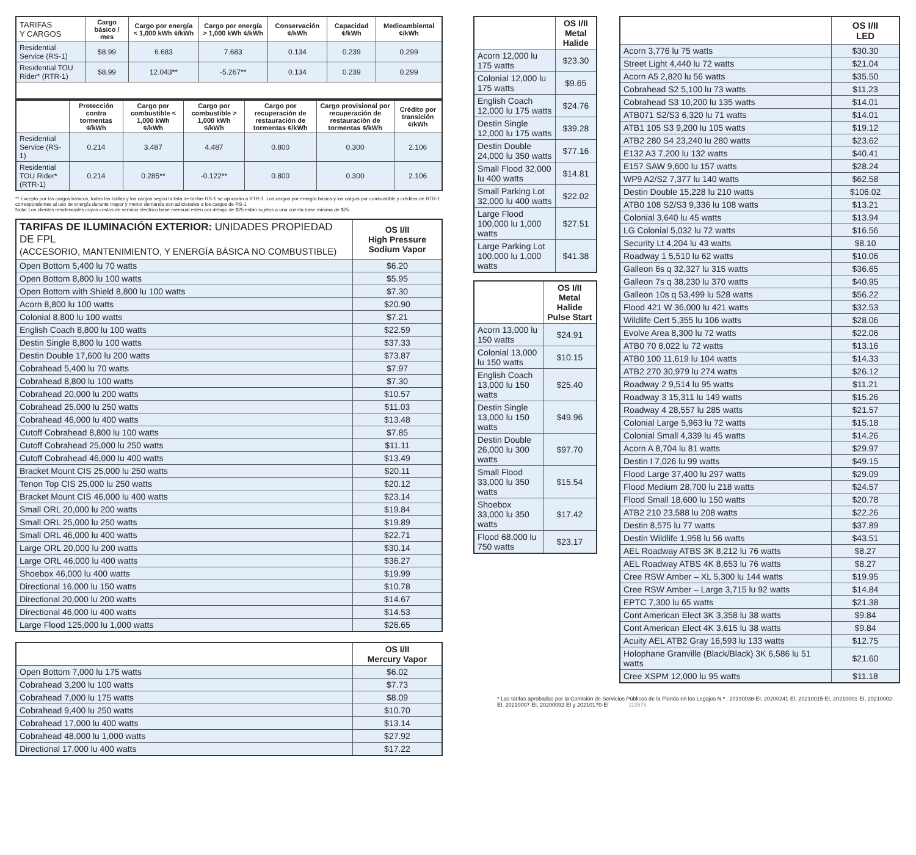| TARIFAS Y CARGOS | Cargo básico / mes | Cargo por energía < 1,000 kWh ¢/kWh | Cargo por energía > 1,000 kWh ¢/kWh | Conservación ¢/kWh | Capacidad ¢/kWh | Medioambiental ¢/kWh |
| --- | --- | --- | --- | --- | --- | --- |
| Residential Service (RS-1) | $8.99 | 6.683 | 7.683 | 0.134 | 0.239 | 0.299 |
| Residential TOU Rider* (RTR-1) | $8.99 | 12.043** | -5.267** | 0.134 | 0.239 | 0.299 |
| | Protección contra tormentas ¢/kWh | Cargo por combustible < 1,000 kWh ¢/kWh | Cargo por combustible > 1,000 kWh ¢/kWh | Cargo por recuperación de restauración de tormentas ¢/kWh | Cargo provisional por recuperación de restauración de tormentas ¢/kWh | Crédito por transición ¢/kWh |
| --- | --- | --- | --- | --- | --- | --- |
| Residential Service (RS-1) | 0.214 | 3.487 | 4.487 | 0.800 | 0.300 | 2.106 |
| Residential TOU Rider* (RTR-1) | 0.214 | 0.285** | -0.122** | 0.800 | 0.300 | 2.106 |
** Excepto por los cargos básicos, todas las tarifas y los cargos según la lista de tarifas RS-1 se aplicarán a RTR-1. Los cargos por energía básica y los cargos por combustible y créditos de RTR-1 correspondentes al uso de energía durante mayor y menor demanda son adicionales a los cargos de RS-1.
Nota: Los clientes residenciales cuyos costos de servicio eléctrico base mensual estén por debajo de $25 están sujetos a una cuenta base mínima de $25.
| TARIFAS DE ILUMINACIÓN EXTERIOR: UNIDADES PROPIEDAD DE FPL (ACCESORIO, MANTENIMIENTO, Y ENERGÍA BÁSICA NO COMBUSTIBLE) | OS I/II High Pressure Sodium Vapor |
| --- | --- |
| Open Bottom 5,400 lu 70 watts | $6.20 |
| Open Bottom 8,800 lu 100 watts | $5.95 |
| Open Bottom with Shield 8,800 lu 100 watts | $7.30 |
| Acorn 8,800 lu 100 watts | $20.90 |
| Colonial 8,800 lu 100 watts | $7.21 |
| English Coach 8,800 lu 100 watts | $22.59 |
| Destin Single 8,800 lu 100 watts | $37.33 |
| Destin Double 17,600 lu 200 watts | $73.87 |
| Cobrahead 5,400 lu 70 watts | $7.97 |
| Cobrahead 8,800 lu 100 watts | $7.30 |
| Cobrahead 20,000 lu 200 watts | $10.57 |
| Cobrahead 25,000 lu 250 watts | $11.03 |
| Cobrahead 46,000 lu 400 watts | $13.48 |
| Cutoff Cobrahead 8,800 lu 100 watts | $7.85 |
| Cutoff Cobrahead 25,000 lu 250 watts | $11.11 |
| Cutoff Cobrahead 46,000 lu 400 watts | $13.49 |
| Bracket Mount CIS 25,000 lu 250 watts | $20.11 |
| Tenon Top CIS 25,000 lu 250 watts | $20.12 |
| Bracket Mount CIS 46,000 lu 400 watts | $23.14 |
| Small ORL 20,000 lu 200 watts | $19.84 |
| Small ORL 25,000 lu 250 watts | $19.89 |
| Small ORL 46,000 lu 400 watts | $22.71 |
| Large ORL 20,000 lu 200 watts | $30.14 |
| Large ORL 46,000 lu 400 watts | $36.27 |
| Shoebox 46,000 lu 400 watts | $19.99 |
| Directional 16,000 lu 150 watts | $10.78 |
| Directional 20,000 lu 200 watts | $14.67 |
| Directional 46,000 lu 400 watts | $14.53 |
| Large Flood 125,000 lu 1,000 watts | $26.65 |
| | OS I/II Mercury Vapor |
| --- | --- |
| Open Bottom 7,000 lu 175 watts | $6.02 |
| Cobrahead 3,200 lu 100 watts | $7.73 |
| Cobrahead 7,000 lu 175 watts | $8.09 |
| Cobrahead 9,400 lu 250 watts | $10.70 |
| Cobrahead 17,000 lu 400 watts | $13.14 |
| Cobrahead 48,000 lu 1,000 watts | $27.92 |
| Directional 17,000 lu 400 watts | $17.22 |
| | OS I/II Metal Halide |
| --- | --- |
| Acorn 12,000 lu 175 watts | $23.30 |
| Colonial 12,000 lu 175 watts | $9.65 |
| English Coach 12,000 lu 175 watts | $24.76 |
| Destin Single 12,000 lu 175 watts | $39.28 |
| Destin Double 24,000 lu 350 watts | $77.16 |
| Small Flood 32,000 lu 400 watts | $14.81 |
| Small Parking Lot 32,000 lu 400 watts | $22.02 |
| Large Flood 100,000 lu 1,000 watts | $27.51 |
| Large Parking Lot 100,000 lu 1,000 watts | $41.38 |
| | OS I/II Metal Halide Pulse Start |
| --- | --- |
| Acorn 13,000 lu 150 watts | $24.91 |
| Colonial 13,000 lu 150 watts | $10.15 |
| English Coach 13,000 lu 150 watts | $25.40 |
| Destin Single 13,000 lu 150 watts | $49.96 |
| Destin Double 26,000 lu 300 watts | $97.70 |
| Small Flood 33,000 lu 350 watts | $15.54 |
| Shoebox 33,000 lu 350 watts | $17.42 |
| Flood 68,000 lu 750 watts | $23.17 |
| | OS I/II LED |
| --- | --- |
| Acorn 3,776 lu 75 watts | $30.30 |
| Street Light 4,440 lu 72 watts | $21.04 |
| Acorn A5 2,820 lu 56 watts | $35.50 |
| Cobrahead S2 5,100 lu 73 watts | $11.23 |
| Cobrahead S3 10,200 lu 135 watts | $14.01 |
| ATB071 S2/S3 6,320 lu 71 watts | $14.01 |
| ATB1 105 S3 9,200 lu 105 watts | $19.12 |
| ATB2 280 S4 23,240 lu 280 watts | $23.62 |
| E132 A3 7,200 lu 132 watts | $40.41 |
| E157 SAW 9,600 lu 157 watts | $28.24 |
| WP9 A2/S2 7,377 lu 140 watts | $62.58 |
| Destin Double 15,228 lu 210 watts | $106.02 |
| ATB0 108 S2/S3 9,336 lu 108 watts | $13.21 |
| Colonial 3,640 lu 45 watts | $13.94 |
| LG Colonial 5,032 lu 72 watts | $16.56 |
| Security Lt 4,204 lu 43 watts | $8.10 |
| Roadway 1 5,510 lu 62 watts | $10.06 |
| Galleon 6s q 32,327 lu 315 watts | $36.65 |
| Galleon 7s q 38,230 lu 370 watts | $40.95 |
| Galleon 10s q 53,499 lu 528 watts | $56.22 |
| Flood 421 W 36,000 lu 421 watts | $32.53 |
| Wildlife Cert 5,355 lu 106 watts | $28.06 |
| Evolve Area 8,300 lu 72 watts | $22.06 |
| ATB0 70 8,022 lu 72 watts | $13.16 |
| ATB0 100 11,619 lu 104 watts | $14.33 |
| ATB2 270 30,979 lu 274 watts | $26.12 |
| Roadway 2 9,514 lu 95 watts | $11.21 |
| Roadway 3 15,311 lu 149 watts | $15.26 |
| Roadway 4 28,557 lu 285 watts | $21.57 |
| Colonial Large 5,963 lu 72 watts | $15.18 |
| Colonial Small 4,339 lu 45 watts | $14.26 |
| Acorn A 8,704 lu 81 watts | $29.97 |
| Destin I 7,026 lu 99 watts | $49.15 |
| Flood Large 37,400 lu 297 watts | $29.09 |
| Flood Medium 28,700 lu 218 watts | $24.57 |
| Flood Small 18,600 lu 150 watts | $20.78 |
| ATB2 210 23,588 lu 208 watts | $22.26 |
| Destin 8,575 lu 77 watts | $37.89 |
| Destin Wildlife 1,958 lu 56 watts | $43.51 |
| AEL Roadway ATBS 3K 8,212 lu 76 watts | $8.27 |
| AEL Roadway ATBS 4K 8,653 lu 76 watts | $8.27 |
| Cree RSW Amber – XL 5,300 lu 144 watts | $19.95 |
| Cree RSW Amber – Large 3,715 lu 92 watts | $14.84 |
| EPTC 7,300 lu 65 watts | $21.38 |
| Cont American Elect 3K 3,358 lu 38 watts | $9.84 |
| Cont American Elect 4K 3,615 lu 38 watts | $9.84 |
| Acuity AEL ATB2 Gray 16,593 lu 133 watts | $12.75 |
| Holophane Granville (Black/Black) 3K 6,586 lu 51 watts | $21.60 |
| Cree XSPM 12,000 lu 95 watts | $11.18 |
* Las tarifas aprobadas por la Comisión de Servicios Públicos de la Florida en los Legajos N.º . 20190038-EI, 20200241-EI, 20210015-EI, 20210001-EI, 20210002-EI, 20210007-EI, 20200092-EI y 20210170-EI 113576